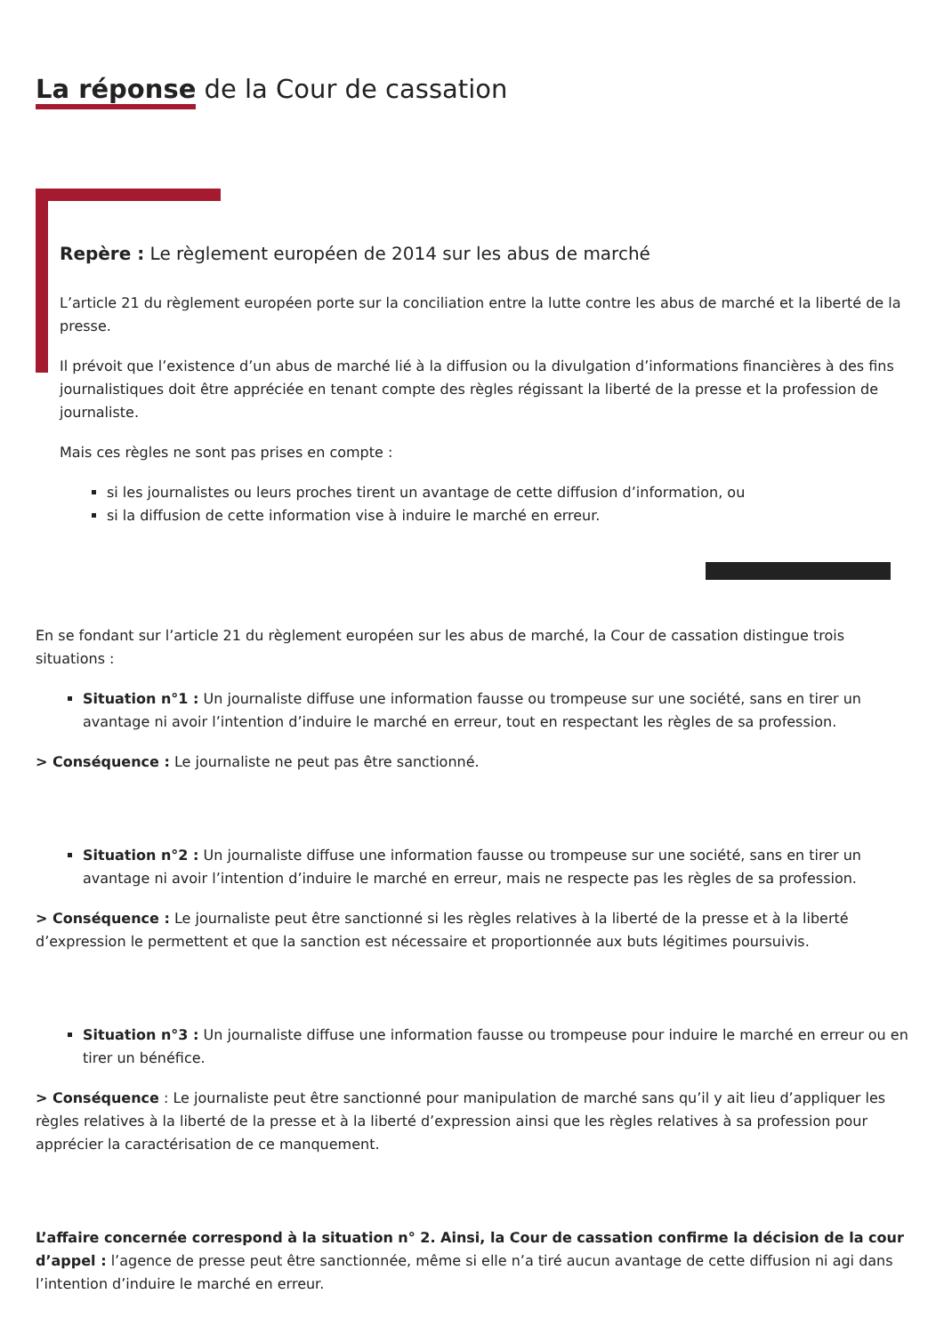La réponse de la Cour de cassation
Repère : Le règlement européen de 2014 sur les abus de marché
L’article 21 du règlement européen porte sur la conciliation entre la lutte contre les abus de marché et la liberté de la presse.
Il prévoit que l’existence d’un abus de marché lié à la diffusion ou la divulgation d’informations financières à des fins journalistiques doit être appréciée en tenant compte des règles régissant la liberté de la presse et la profession de journaliste.
Mais ces règles ne sont pas prises en compte :
si les journalistes ou leurs proches tirent un avantage de cette diffusion d’information, ou
si la diffusion de cette information vise à induire le marché en erreur.
En se fondant sur l’article 21 du règlement européen sur les abus de marché, la Cour de cassation distingue trois situations :
Situation n°1 : Un journaliste diffuse une information fausse ou trompeuse sur une société, sans en tirer un avantage ni avoir l’intention d’induire le marché en erreur, tout en respectant les règles de sa profession.
> Conséquence : Le journaliste ne peut pas être sanctionné.
Situation n°2 : Un journaliste diffuse une information fausse ou trompeuse sur une société, sans en tirer un avantage ni avoir l’intention d’induire le marché en erreur, mais ne respecte pas les règles de sa profession.
> Conséquence : Le journaliste peut être sanctionné si les règles relatives à la liberté de la presse et à la liberté d’expression le permettent et que la sanction est nécessaire et proportionnée aux buts légitimes poursuivis.
Situation n°3 : Un journaliste diffuse une information fausse ou trompeuse pour induire le marché en erreur ou en tirer un bénéfice.
> Conséquence : Le journaliste peut être sanctionné pour manipulation de marché sans qu’il y ait lieu d’appliquer les règles relatives à la liberté de la presse et à la liberté d’expression ainsi que les règles relatives à sa profession pour apprécier la caractérisation de ce manquement.
L’affaire concernée correspond à la situation n° 2. Ainsi, la Cour de cassation confirme la décision de la cour d’appel : l’agence de presse peut être sanctionnée, même si elle n’a tiré aucun avantage de cette diffusion ni agi dans l’intention d’induire le marché en erreur.